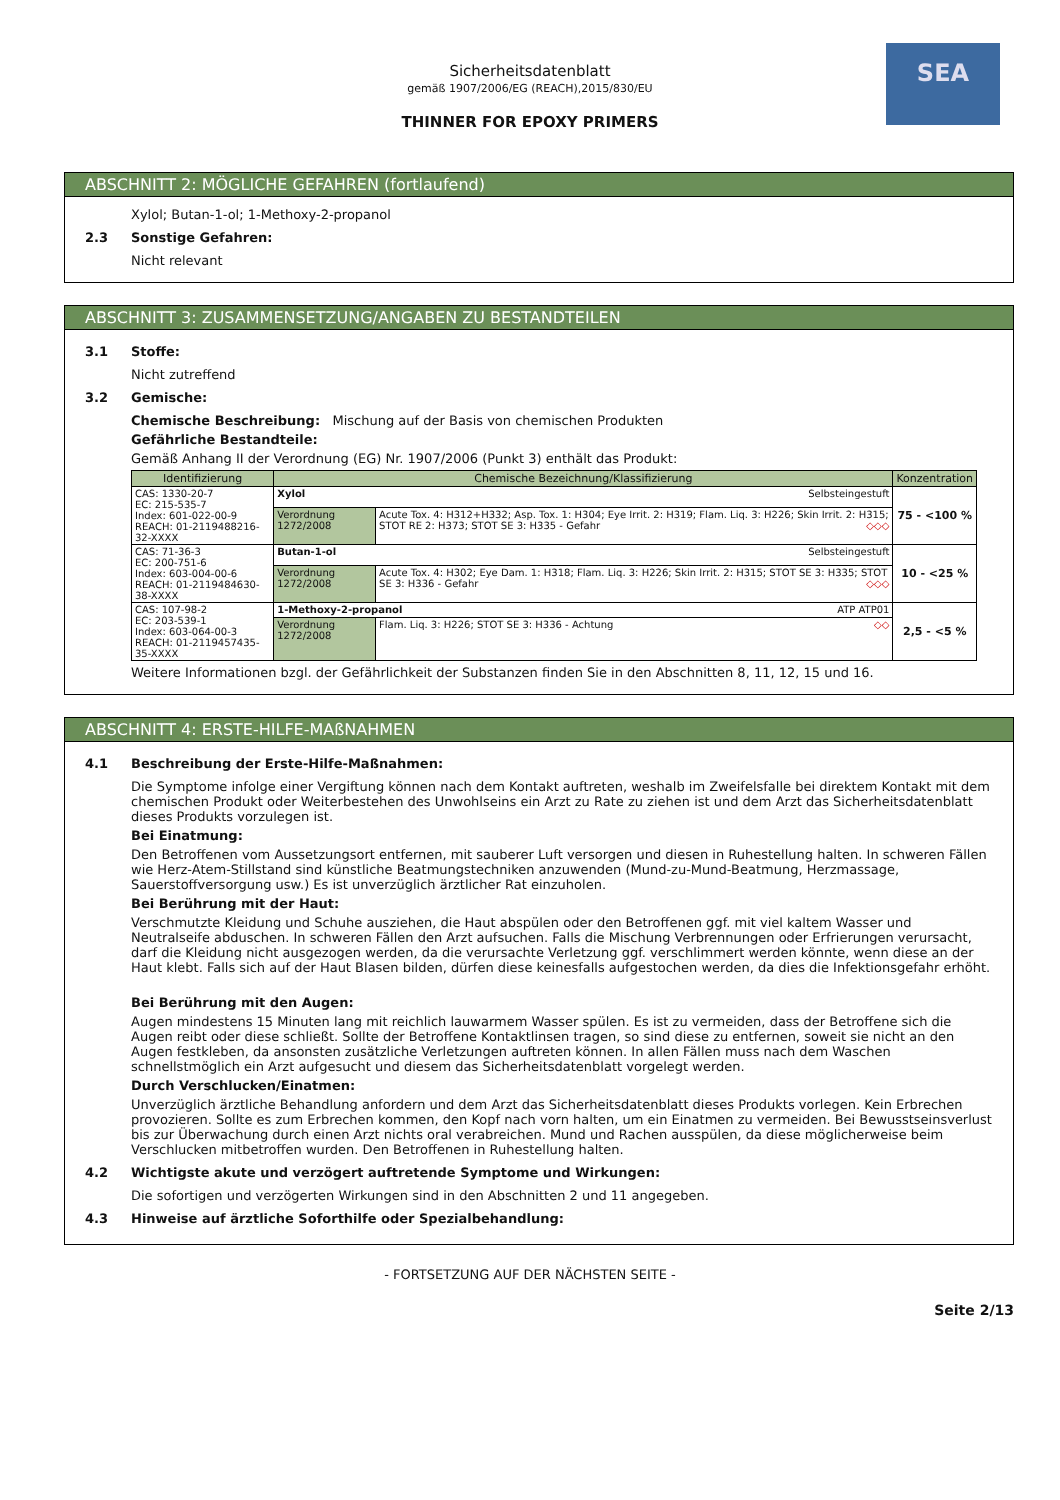Sicherheitsdatenblatt
gemäß 1907/2006/EG (REACH),2015/830/EU
THINNER FOR EPOXY PRIMERS
SEA
ABSCHNITT 2: MÖGLICHE GEFAHREN (fortlaufend)
Xylol; Butan-1-ol; 1-Methoxy-2-propanol
2.3 Sonstige Gefahren:
Nicht relevant
ABSCHNITT 3: ZUSAMMENSETZUNG/ANGABEN ZU BESTANDTEILEN
3.1 Stoffe:
Nicht zutreffend
3.2 Gemische:
Chemische Beschreibung: Mischung auf der Basis von chemischen Produkten
Gefährliche Bestandteile:
Gemäß Anhang II der Verordnung (EG) Nr. 1907/2006 (Punkt 3) enthält das Produkt:
| Identifizierung | Chemische Bezeichnung/Klassifizierung | | Konzentration |
| --- | --- | --- | --- |
| CAS: 1330-20-7 EC: 215-535-7 Index: 601-022-00-9 REACH: 01-2119488216-32-XXXX | Xylol Selbsteingestuft | | 75 - <100 % |
| | Verordnung 1272/2008 | Acute Tox. 4: H312+H332; Asp. Tox. 1: H304; Eye Irrit. 2: H319; Flam. Liq. 3: H226; Skin Irrit. 2: H315; STOT RE 2: H373; STOT SE 3: H335 - Gefahr ◇◇◇ | |
| CAS: 71-36-3 EC: 200-751-6 Index: 603-004-00-6 REACH: 01-2119484630-38-XXXX | Butan-1-ol Selbsteingestuft | | 10 - <25 % |
| | Verordnung 1272/2008 | Acute Tox. 4: H302; Eye Dam. 1: H318; Flam. Liq. 3: H226; Skin Irrit. 2: H315; STOT SE 3: H335; STOT SE 3: H336 - Gefahr ◇◇◇ | |
| CAS: 107-98-2 EC: 203-539-1 Index: 603-064-00-3 REACH: 01-2119457435-35-XXXX | 1-Methoxy-2-propanol ATP ATP01 | | 2,5 - <5 % |
| | Verordnung 1272/2008 | Flam. Liq. 3: H226; STOT SE 3: H336 - Achtung ◇◇ | |
Weitere Informationen bzgl. der Gefährlichkeit der Substanzen finden Sie in den Abschnitten 8, 11, 12, 15 und 16.
ABSCHNITT 4: ERSTE-HILFE-MAßNAHMEN
4.1 Beschreibung der Erste-Hilfe-Maßnahmen:
Die Symptome infolge einer Vergiftung können nach dem Kontakt auftreten, weshalb im Zweifelsfalle bei direktem Kontakt mit dem chemischen Produkt oder Weiterbestehen des Unwohlseins ein Arzt zu Rate zu ziehen ist und dem Arzt das Sicherheitsdatenblatt dieses Produkts vorzulegen ist.
Bei Einatmung:
Den Betroffenen vom Aussetzungsort entfernen, mit sauberer Luft versorgen und diesen in Ruhestellung halten. In schweren Fällen wie Herz-Atem-Stillstand sind künstliche Beatmungstechniken anzuwenden (Mund-zu-Mund-Beatmung, Herzmassage, Sauerstoffversorgung usw.) Es ist unverzüglich ärztlicher Rat einzuholen.
Bei Berührung mit der Haut:
Verschmutzte Kleidung und Schuhe ausziehen, die Haut abspülen oder den Betroffenen ggf. mit viel kaltem Wasser und Neutralseife abduschen. In schweren Fällen den Arzt aufsuchen. Falls die Mischung Verbrennungen oder Erfrierungen verursacht, darf die Kleidung nicht ausgezogen werden, da die verursachte Verletzung ggf. verschlimmert werden könnte, wenn diese an der Haut klebt. Falls sich auf der Haut Blasen bilden, dürfen diese keinesfalls aufgestochen werden, da dies die Infektionsgefahr erhöht.
Bei Berührung mit den Augen:
Augen mindestens 15 Minuten lang mit reichlich lauwarmem Wasser spülen. Es ist zu vermeiden, dass der Betroffene sich die Augen reibt oder diese schließt. Sollte der Betroffene Kontaktlinsen tragen, so sind diese zu entfernen, soweit sie nicht an den Augen festkleben, da ansonsten zusätzliche Verletzungen auftreten können. In allen Fällen muss nach dem Waschen schnellstmöglich ein Arzt aufgesucht und diesem das Sicherheitsdatenblatt vorgelegt werden.
Durch Verschlucken/Einatmen:
Unverzüglich ärztliche Behandlung anfordern und dem Arzt das Sicherheitsdatenblatt dieses Produkts vorlegen. Kein Erbrechen provozieren. Sollte es zum Erbrechen kommen, den Kopf nach vorn halten, um ein Einatmen zu vermeiden. Bei Bewusstseinsverlust bis zur Überwachung durch einen Arzt nichts oral verabreichen. Mund und Rachen ausspülen, da diese möglicherweise beim Verschlucken mitbetroffen wurden. Den Betroffenen in Ruhestellung halten.
4.2 Wichtigste akute und verzögert auftretende Symptome und Wirkungen:
Die sofortigen und verzögerten Wirkungen sind in den Abschnitten 2 und 11 angegeben.
4.3 Hinweise auf ärztliche Soforthilfe oder Spezialbehandlung:
- FORTSETZUNG AUF DER NÄCHSTEN SEITE -
Seite 2/13